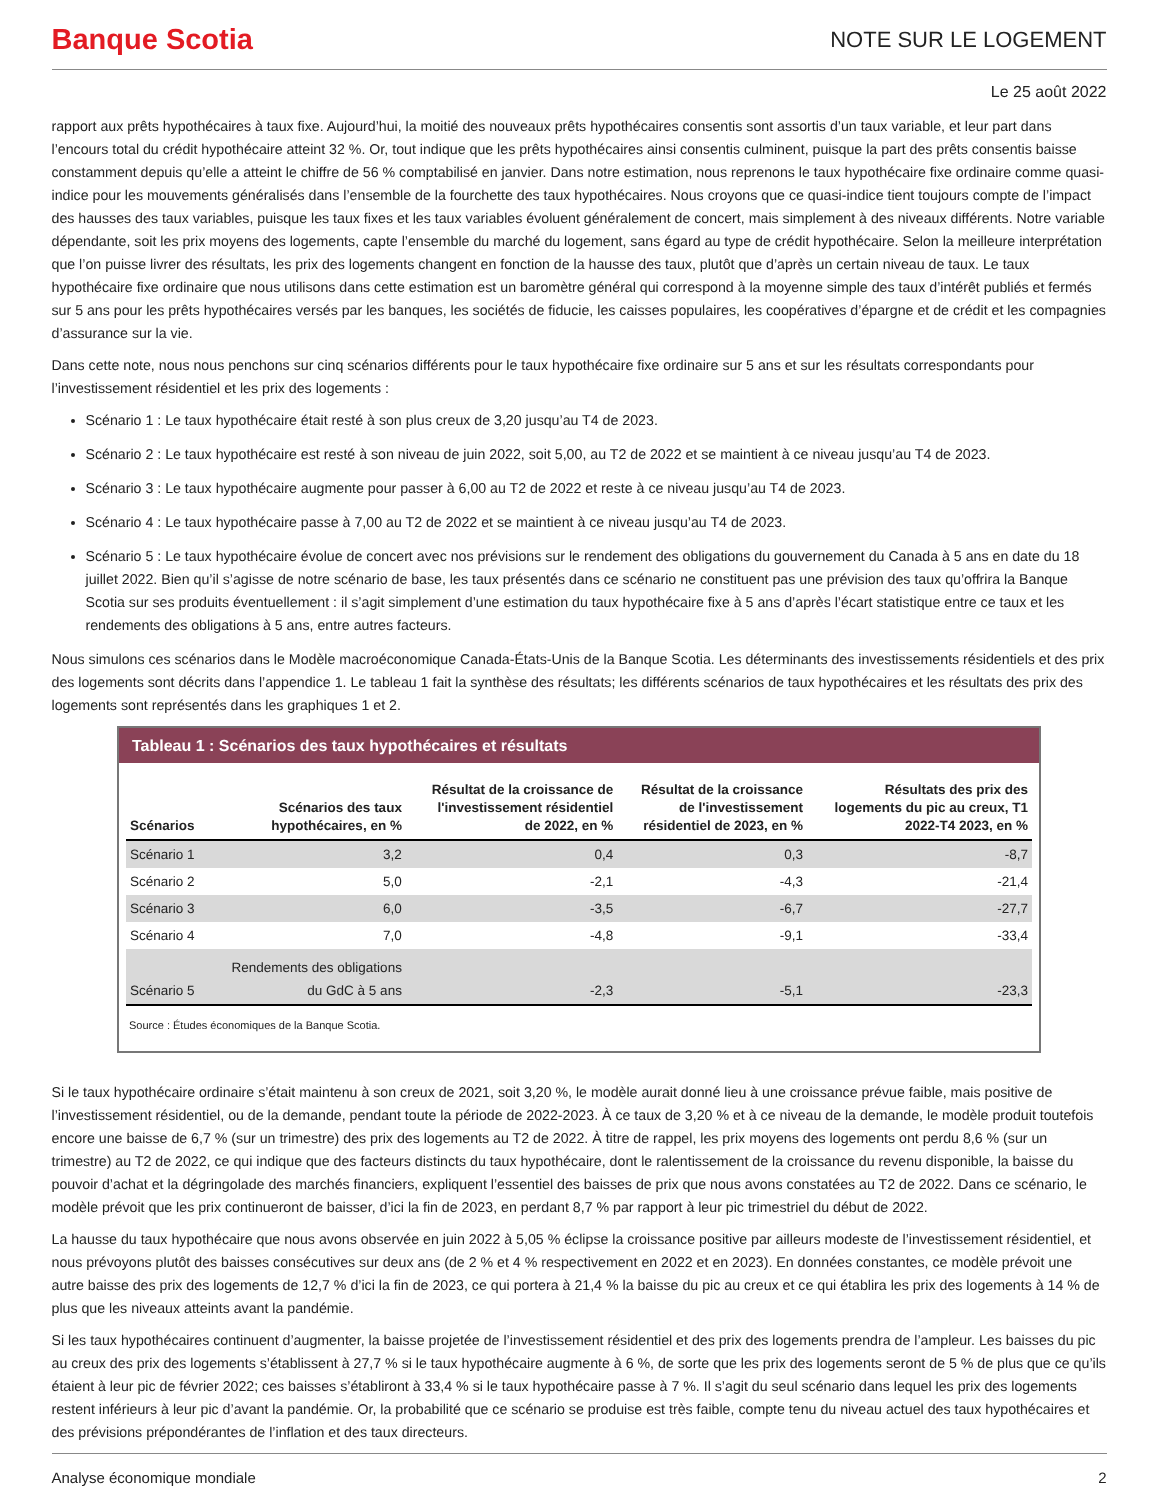Banque Scotia
NOTE SUR LE LOGEMENT
Le 25 août 2022
rapport aux prêts hypothécaires à taux fixe. Aujourd’hui, la moitié des nouveaux prêts hypothécaires consentis sont assortis d’un taux variable, et leur part dans l’encours total du crédit hypothécaire atteint 32 %. Or, tout indique que les prêts hypothécaires ainsi consentis culminent, puisque la part des prêts consentis baisse constamment depuis qu’elle a atteint le chiffre de 56 % comptabilisé en janvier. Dans notre estimation, nous reprenons le taux hypothécaire fixe ordinaire comme quasi-indice pour les mouvements généralisés dans l’ensemble de la fourchette des taux hypothécaires. Nous croyons que ce quasi-indice tient toujours compte de l’impact des hausses des taux variables, puisque les taux fixes et les taux variables évoluent généralement de concert, mais simplement à des niveaux différents. Notre variable dépendante, soit les prix moyens des logements, capte l’ensemble du marché du logement, sans égard au type de crédit hypothécaire. Selon la meilleure interprétation que l’on puisse livrer des résultats, les prix des logements changent en fonction de la hausse des taux, plutôt que d’après un certain niveau de taux. Le taux hypothécaire fixe ordinaire que nous utilisons dans cette estimation est un baromètre général qui correspond à la moyenne simple des taux d’intérêt publiés et fermés sur 5 ans pour les prêts hypothécaires versés par les banques, les sociétés de fiducie, les caisses populaires, les coopératives d’épargne et de crédit et les compagnies d’assurance sur la vie.
Dans cette note, nous nous penchons sur cinq scénarios différents pour le taux hypothécaire fixe ordinaire sur 5 ans et sur les résultats correspondants pour l’investissement résidentiel et les prix des logements :
Scénario 1 : Le taux hypothécaire était resté à son plus creux de 3,20 jusqu’au T4 de 2023.
Scénario 2 : Le taux hypothécaire est resté à son niveau de juin 2022, soit 5,00, au T2 de 2022 et se maintient à ce niveau jusqu’au T4 de 2023.
Scénario 3 : Le taux hypothécaire augmente pour passer à 6,00 au T2 de 2022 et reste à ce niveau jusqu’au T4 de 2023.
Scénario 4 : Le taux hypothécaire passe à 7,00 au T2 de 2022 et se maintient à ce niveau jusqu’au T4 de 2023.
Scénario 5 : Le taux hypothécaire évolue de concert avec nos prévisions sur le rendement des obligations du gouvernement du Canada à 5 ans en date du 18 juillet 2022. Bien qu’il s’agisse de notre scénario de base, les taux présentés dans ce scénario ne constituent pas une prévision des taux qu’offrira la Banque Scotia sur ses produits éventuellement : il s’agit simplement d’une estimation du taux hypothécaire fixe à 5 ans d’après l’écart statistique entre ce taux et les rendements des obligations à 5 ans, entre autres facteurs.
Nous simulons ces scénarios dans le Modèle macroéconomique Canada-États-Unis de la Banque Scotia. Les déterminants des investissements résidentiels et des prix des logements sont décrits dans l’appendice 1. Le tableau 1 fait la synthèse des résultats; les différents scénarios de taux hypothécaires et les résultats des prix des logements sont représentés dans les graphiques 1 et 2.
Tableau 1 : Scénarios des taux hypothécaires et résultats
| Scénarios | Scénarios des taux hypothécaires, en % | Résultat de la croissance de l'investissement résidentiel de 2022, en % | Résultat de la croissance de l'investissement résidentiel de 2023, en % | Résultats des prix des logements du pic au creux, T1 2022-T4 2023, en % |
| --- | --- | --- | --- | --- |
| Scénario 1 | 3,2 | 0,4 | 0,3 | -8,7 |
| Scénario 2 | 5,0 | -2,1 | -4,3 | -21,4 |
| Scénario 3 | 6,0 | -3,5 | -6,7 | -27,7 |
| Scénario 4 | 7,0 | -4,8 | -9,1 | -33,4 |
| Scénario 5 | Rendements des obligations du GdC à 5 ans | -2,3 | -5,1 | -23,3 |
Source : Études économiques de la Banque Scotia.
Si le taux hypothécaire ordinaire s’était maintenu à son creux de 2021, soit 3,20 %, le modèle aurait donné lieu à une croissance prévue faible, mais positive de l’investissement résidentiel, ou de la demande, pendant toute la période de 2022-2023. À ce taux de 3,20 % et à ce niveau de la demande, le modèle produit toutefois encore une baisse de 6,7 % (sur un trimestre) des prix des logements au T2 de 2022. À titre de rappel, les prix moyens des logements ont perdu 8,6 % (sur un trimestre) au T2 de 2022, ce qui indique que des facteurs distincts du taux hypothécaire, dont le ralentissement de la croissance du revenu disponible, la baisse du pouvoir d’achat et la dégringolade des marchés financiers, expliquent l’essentiel des baisses de prix que nous avons constatées au T2 de 2022. Dans ce scénario, le modèle prévoit que les prix continueront de baisser, d’ici la fin de 2023, en perdant 8,7 % par rapport à leur pic trimestriel du début de 2022.
La hausse du taux hypothécaire que nous avons observée en juin 2022 à 5,05 % éclipse la croissance positive par ailleurs modeste de l’investissement résidentiel, et nous prévoyons plutôt des baisses consécutives sur deux ans (de 2 % et 4 % respectivement en 2022 et en 2023). En données constantes, ce modèle prévoit une autre baisse des prix des logements de 12,7 % d’ici la fin de 2023, ce qui portera à 21,4 % la baisse du pic au creux et ce qui établira les prix des logements à 14 % de plus que les niveaux atteints avant la pandémie.
Si les taux hypothécaires continuent d’augmenter, la baisse projetée de l’investissement résidentiel et des prix des logements prendra de l’ampleur. Les baisses du pic au creux des prix des logements s’établissent à 27,7 % si le taux hypothécaire augmente à 6 %, de sorte que les prix des logements seront de 5 % de plus que ce qu’ils étaient à leur pic de février 2022; ces baisses s’établiront à 33,4 % si le taux hypothécaire passe à 7 %. Il s’agit du seul scénario dans lequel les prix des logements restent inférieurs à leur pic d’avant la pandémie. Or, la probabilité que ce scénario se produise est très faible, compte tenu du niveau actuel des taux hypothécaires et des prévisions prépondérantes de l’inflation et des taux directeurs.
Analyse économique mondiale 2